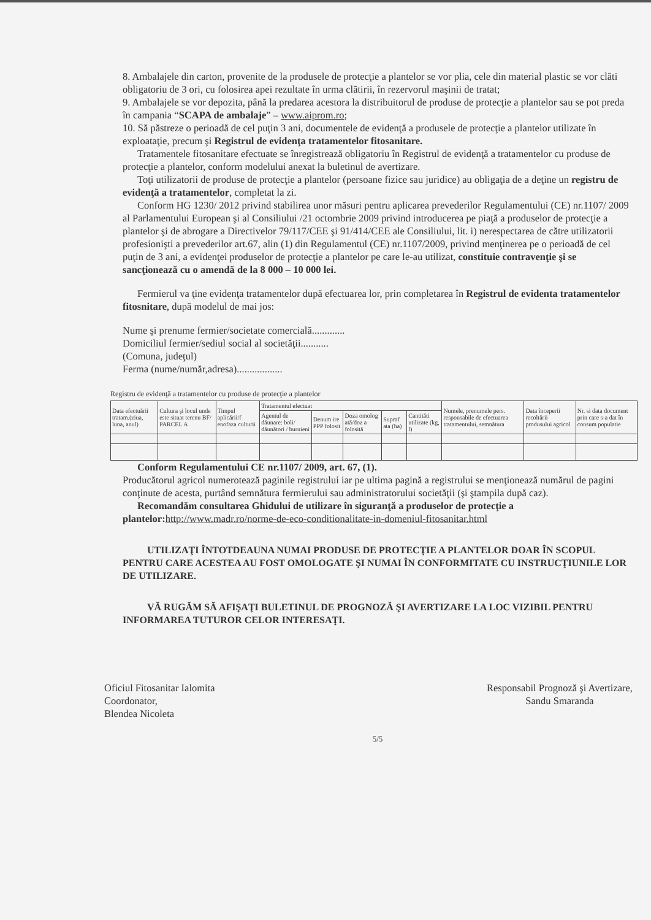8. Ambalajele din carton, provenite de la produsele de protecţie a plantelor se vor plia, cele din material plastic se vor clăti obligatoriu de 3 ori, cu folosirea apei rezultate în urma clătirii, în rezervorul maşinii de tratat;
9. Ambalajele se vor depozita, până la predarea acestora la distribuitorul de produse de protecţie a plantelor sau se pot preda în campania “SCAPA de ambalaje” – www.aiprom.ro;
10. Să păstreze o perioadă de cel puţin 3 ani, documentele de evidenţă a produsele de protecţie a plantelor utilizate în exploataţie, precum şi Registrul de evidenţa tratamentelor fitosanitare.
Tratamentele fitosanitare efectuate se înregistrează obligatoriu în Registrul de evidenţă a tratamentelor cu produse de protecţie a plantelor, conform modelului anexat la buletinul de avertizare.
Toţi utilizatorii de produse de protecţie a plantelor (persoane fizice sau juridice) au obligaţia de a deţine un registru de evidenţă a tratamentelor, completat la zi.
Conform HG 1230/ 2012 privind stabilirea unor măsuri pentru aplicarea prevederilor Regulamentului (CE) nr.1107/ 2009 al Parlamentului European şi al Consiliului /21 octombrie 2009 privind introducerea pe piaţă a produselor de protecţie a plantelor şi de abrogare a Directivelor 79/117/CEE şi 91/414/CEE ale Consiliului, lit. i) nerespectarea de către utilizatorii profesionişti a prevederilor art.67, alin (1) din Regulamentul (CE) nr.1107/2009, privind menţinerea pe o perioadă de cel puţin de 3 ani, a evidenţei produselor de protecţie a plantelor pe care le-au utilizat, constituie contravenţie şi se sancţionează cu o amendă de la 8 000 – 10 000 lei.
Fermierul va ţine evidenţa tratamentelor după efectuarea lor, prin completarea în Registrul de evidenta tratamentelor fitosnitare, după modelul de mai jos:
Nume şi prenume fermier/societate comercială.............
Domiciliul fermier/sediul social al societăţii...........
(Comuna, judeţul)
Ferma (nume/număr,adresa)..................
Registru de evidenţă a tratamentelor cu produse de protecţie a plantelor
| Data efectuării tratam.(ziua, luna, anul) | Cultura şi locul unde este situat terenu BF/ PARCEL A | Timpul aplicării/f enofaza culturii | Tratamentul efectuat | | | | | Numele, prenumele pers. responsabile de efectuarea tratamentului, semnătura | Data începerii recoltării produsului agricol | Nr. si data document prin care s-a dat în consum populatie |
| --- | --- | --- | --- | --- | --- | --- | --- | --- | --- | --- |
| | | | Agentul de dăunare: boli/ dăunători / buruieni | Denum ire PPP folosit | Doza omolog ată/doz a folosită | Supraf ata (ha) | Cantităti utilizate (kg, l) | | | |
Conform Regulamentului CE nr.1107/ 2009, art. 67, (1).
Producătorul agricol numerotează paginile registrului iar pe ultima pagină a registrului se menţionează numărul de pagini conţinute de acesta, purtând semnătura fermierului sau administratorului societăţii (şi ştampila după caz).
Recomandăm consultarea Ghidului de utilizare în siguranţă a produselor de protecţie a plantelor: http://www.madr.ro/norme-de-eco-conditionalitate-in-domeniul-fitosanitar.html
UTILIZAŢI ÎNTOTDEAUNA NUMAI PRODUSE DE PROTECŢIE A PLANTELOR DOAR ÎN SCOPUL PENTRU CARE ACESTEA AU FOST OMOLOGATE ŞI NUMAI ÎN CONFORMITATE CU INSTRUCŢIUNILE LOR DE UTILIZARE.
VĂ RUGĂM SĂ AFIŞAŢI BULETINUL DE PROGNOZĂ ŞI AVERTIZARE LA LOC VIZIBIL PENTRU INFORMAREA TUTUROR CELOR INTERESAŢI.
Oficiul Fitosanitar Ialomita
Coordonator,
Blendea Nicoleta
Responsabil Prognoză şi Avertizare,
Sandu Smaranda
5/5